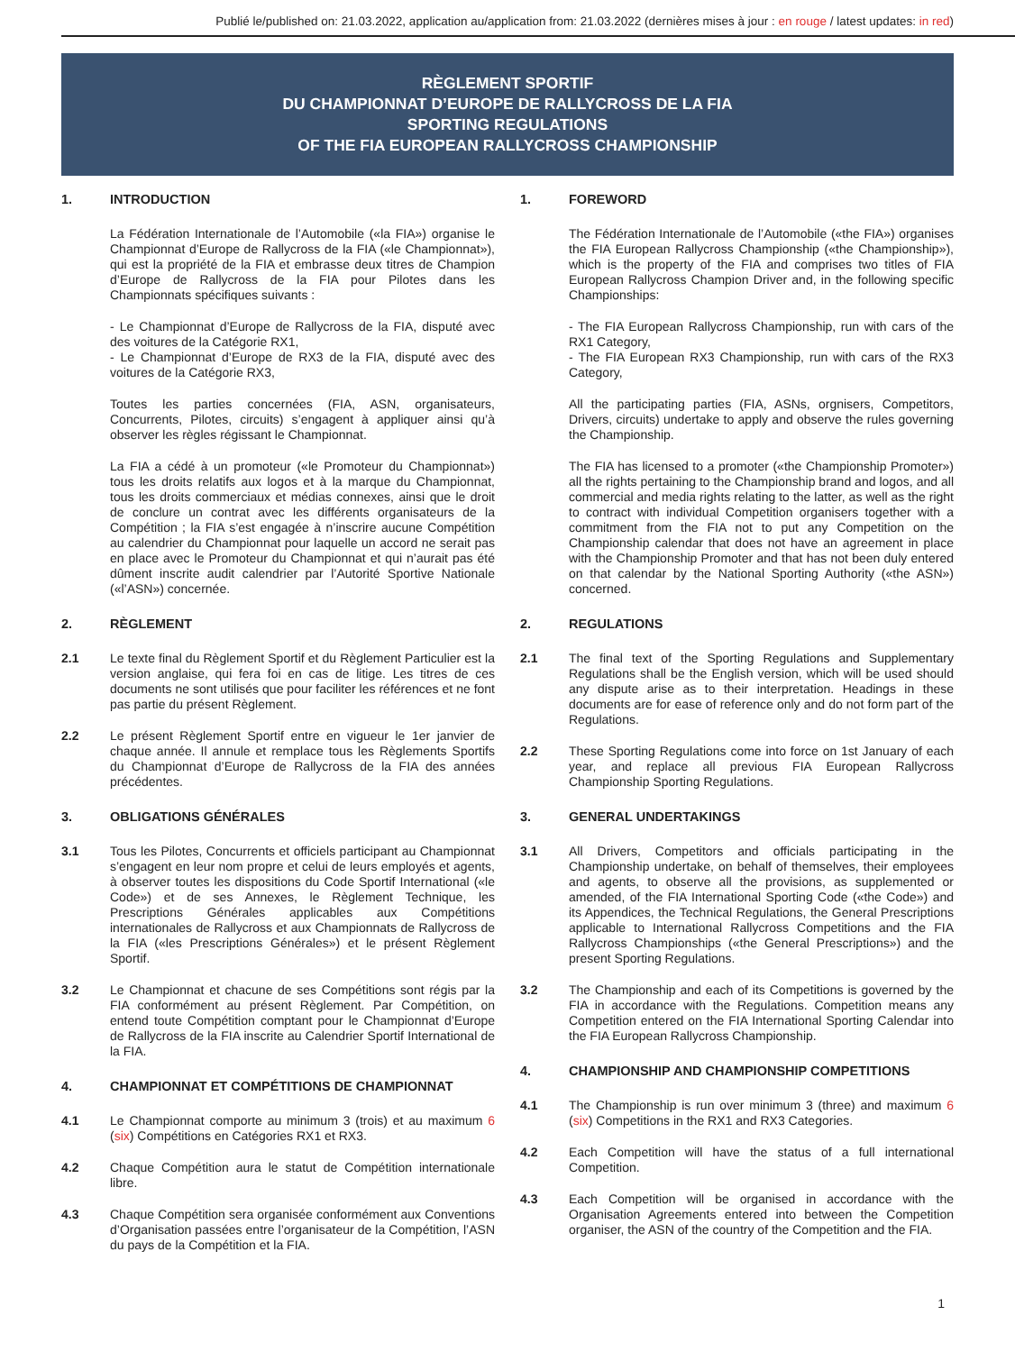Publié le/published on: 21.03.2022, application au/application from: 21.03.2022 (dernières mises à jour : en rouge / latest updates: in red)
RÈGLEMENT SPORTIF
DU CHAMPIONNAT D’EUROPE DE RALLYCROSS DE LA FIA
SPORTING REGULATIONS
OF THE FIA EUROPEAN RALLYCROSS CHAMPIONSHIP
1. INTRODUCTION
La Fédération Internationale de l’Automobile («la FIA») organise le Championnat d’Europe de Rallycross de la FIA («le Championnat»), qui est la propriété de la FIA et embrasse deux titres de Champion d’Europe de Rallycross de la FIA pour Pilotes dans les Championnats spécifiques suivants :
- Le Championnat d’Europe de Rallycross de la FIA, disputé avec des voitures de la Catégorie RX1,
- Le Championnat d’Europe de RX3 de la FIA, disputé avec des voitures de la Catégorie RX3,
Toutes les parties concernées (FIA, ASN, organisateurs, Concurrents, Pilotes, circuits) s’engagent à appliquer ainsi qu’à observer les règles régissant le Championnat.
La FIA a cédé à un promoteur («le Promoteur du Championnat») tous les droits relatifs aux logos et à la marque du Championnat, tous les droits commerciaux et médias connexes, ainsi que le droit de conclure un contrat avec les différents organisateurs de la Compétition ; la FIA s’est engagée à n’inscrire aucune Compétition au calendrier du Championnat pour laquelle un accord ne serait pas en place avec le Promoteur du Championnat et qui n’aurait pas été dûment inscrite audit calendrier par l’Autorité Sportive Nationale («l’ASN») concernée.
2. RÈGLEMENT
2.1 Le texte final du Règlement Sportif et du Règlement Particulier est la version anglaise, qui fera foi en cas de litige. Les titres de ces documents ne sont utilisés que pour faciliter les références et ne font pas partie du présent Règlement.
2.2 Le présent Règlement Sportif entre en vigueur le 1er janvier de chaque année. Il annule et remplace tous les Règlements Sportifs du Championnat d’Europe de Rallycross de la FIA des années précédentes.
3. OBLIGATIONS GÉNÉRALES
3.1 Tous les Pilotes, Concurrents et officiels participant au Championnat s’engagent en leur nom propre et celui de leurs employés et agents, à observer toutes les dispositions du Code Sportif International («le Code») et de ses Annexes, le Règlement Technique, les Prescriptions Générales applicables aux Compétitions internationales de Rallycross et aux Championnats de Rallycross de la FIA («les Prescriptions Générales») et le présent Règlement Sportif.
3.2 Le Championnat et chacune de ses Compétitions sont régis par la FIA conformément au présent Règlement. Par Compétition, on entend toute Compétition comptant pour le Championnat d’Europe de Rallycross de la FIA inscrite au Calendrier Sportif International de la FIA.
4. CHAMPIONNAT ET COMPÉTITIONS DE CHAMPIONNAT
4.1 Le Championnat comporte au minimum 3 (trois) et au maximum 6 (six) Compétitions en Catégories RX1 et RX3.
4.2 Chaque Compétition aura le statut de Compétition internationale libre.
4.3 Chaque Compétition sera organisée conformément aux Conventions d’Organisation passées entre l’organisateur de la Compétition, l’ASN du pays de la Compétition et la FIA.
1. FOREWORD
The Fédération Internationale de l’Automobile («the FIA») organises the FIA European Rallycross Championship («the Championship»), which is the property of the FIA and comprises two titles of FIA European Rallycross Champion Driver and, in the following specific Championships:
- The FIA European Rallycross Championship, run with cars of the RX1 Category,
- The FIA European RX3 Championship, run with cars of the RX3 Category,
All the participating parties (FIA, ASNs, orgnisers, Competitors, Drivers, circuits) undertake to apply and observe the rules governing the Championship.
The FIA has licensed to a promoter («the Championship Promoter») all the rights pertaining to the Championship brand and logos, and all commercial and media rights relating to the latter, as well as the right to contract with individual Competition organisers together with a commitment from the FIA not to put any Competition on the Championship calendar that does not have an agreement in place with the Championship Promoter and that has not been duly entered on that calendar by the National Sporting Authority («the ASN») concerned.
2. REGULATIONS
2.1 The final text of the Sporting Regulations and Supplementary Regulations shall be the English version, which will be used should any dispute arise as to their interpretation. Headings in these documents are for ease of reference only and do not form part of the Regulations.
2.2 These Sporting Regulations come into force on 1st January of each year, and replace all previous FIA European Rallycross Championship Sporting Regulations.
3. GENERAL UNDERTAKINGS
3.1 All Drivers, Competitors and officials participating in the Championship undertake, on behalf of themselves, their employees and agents, to observe all the provisions, as supplemented or amended, of the FIA International Sporting Code («the Code») and its Appendices, the Technical Regulations, the General Prescriptions applicable to International Rallycross Competitions and the FIA Rallycross Championships («the General Prescriptions») and the present Sporting Regulations.
3.2 The Championship and each of its Competitions is governed by the FIA in accordance with the Regulations. Competition means any Competition entered on the FIA International Sporting Calendar into the FIA European Rallycross Championship.
4. CHAMPIONSHIP AND CHAMPIONSHIP COMPETITIONS
4.1 The Championship is run over minimum 3 (three) and maximum 6 (six) Competitions in the RX1 and RX3 Categories.
4.2 Each Competition will have the status of a full international Competition.
4.3 Each Competition will be organised in accordance with the Organisation Agreements entered into between the Competition organiser, the ASN of the country of the Competition and the FIA.
1